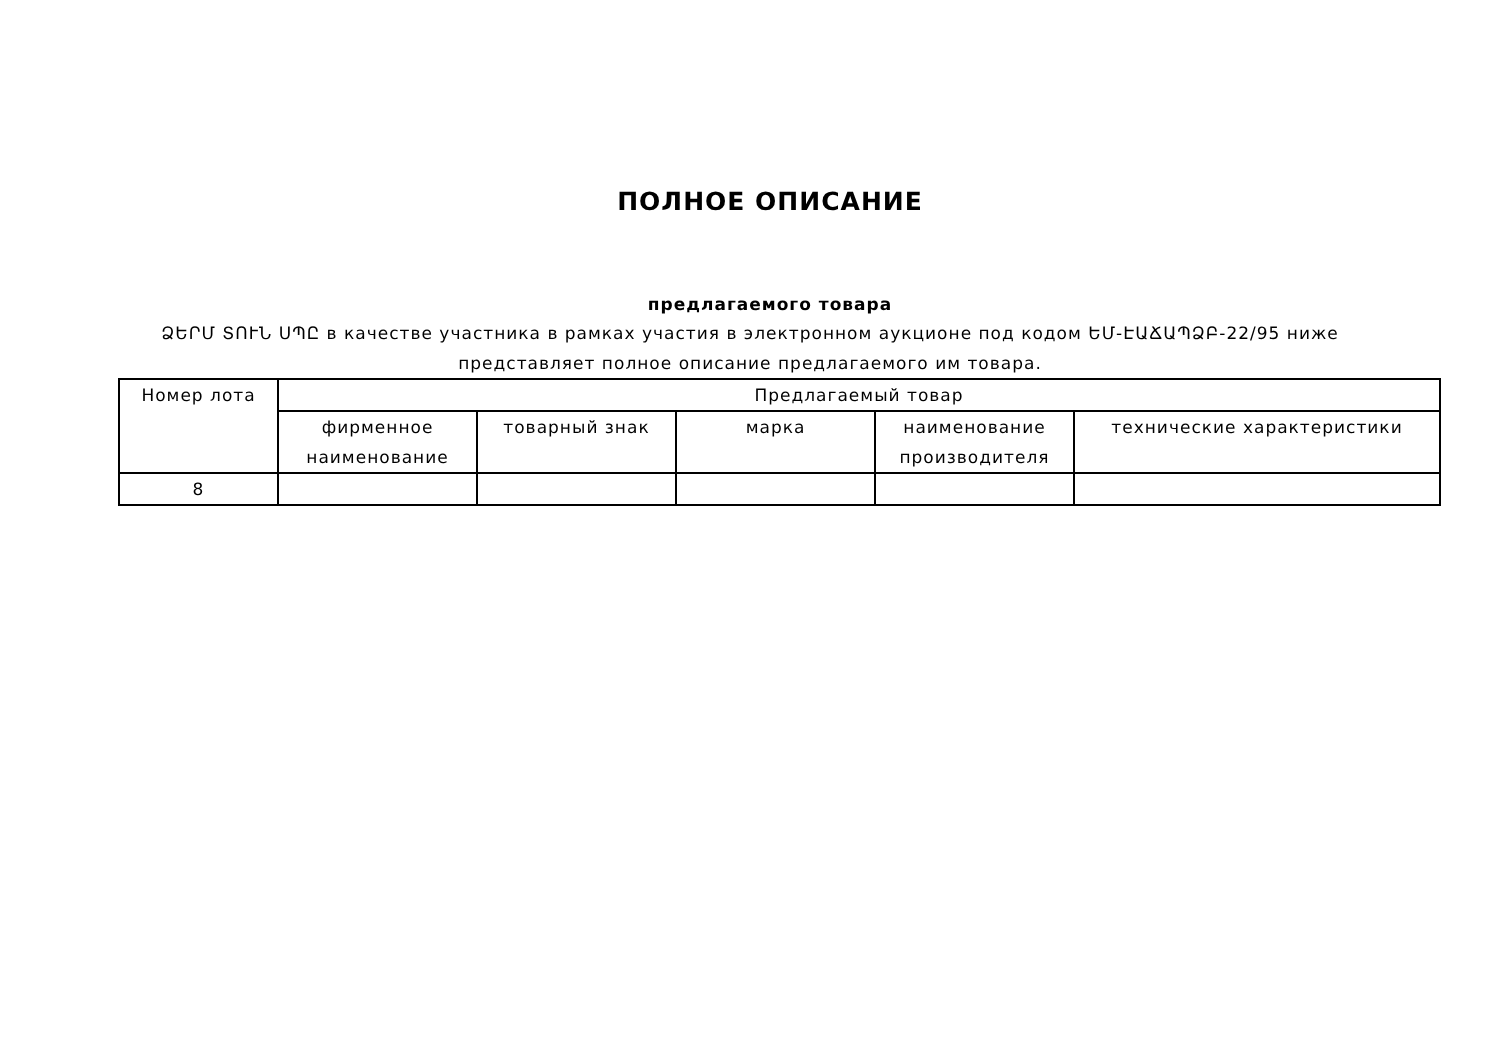ПОЛНОЕ ОПИСАНИЕ
предлагаемого товара
ՁԵՐՄ ՏՈՒՆ ՍՊԸ в качестве участника в рамках участия в электронном аукционе под кодом ԵՄ-ԷԱՃԱՊՁԲ-22/95 ниже представляет полное описание предлагаемого им товара.
| Номер лота | Предлагаемый товар | | | | |
| --- | --- | --- | --- | --- | --- |
| | фирменное наименование | товарный знак | марка | наименование производителя | технические характеристики |
| 8 | | | | | |